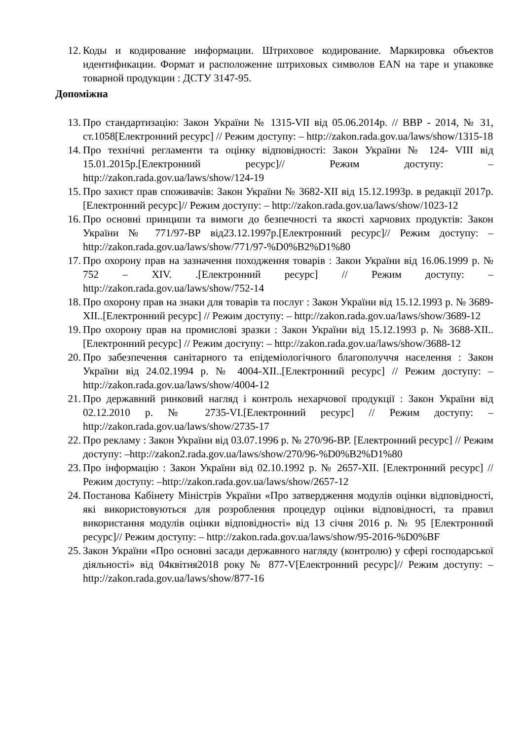12. Коды и кодирование информации. Штриховое кодирование. Маркировка объектов идентификации. Формат и расположение штриховых символов EAN на таре и упаковке товарной продукции : ДСТУ 3147-95.
Допоміжна
13. Про стандартизацію: Закон України № 1315-VII від 05.06.2014р. // ВВР - 2014, № 31, ст.1058[Електронний ресурс] // Режим доступу: – http://zakon.rada.gov.ua/laws/show/1315-18
14. Про технічні регламенти та оцінку відповідності: Закон України № 124- VIII від 15.01.2015р.[Електронний ресурс]// Режим доступу: – http://zakon.rada.gov.ua/laws/show/124-19
15. Про захист прав споживачів: Закон України № 3682-XII від 15.12.1993р. в редакції 2017р.[Електронний ресурс]// Режим доступу: – http://zakon.rada.gov.ua/laws/show/1023-12
16. Про основні принципи та вимоги до безпечності та якості харчових продуктів: Закон України № 771/97-ВР від23.12.1997р.[Електронний ресурс]// Режим доступу: –http://zakon.rada.gov.ua/laws/show/771/97-%D0%B2%D1%80
17. Про охорону прав на зазначення походження товарів : Закон України від 16.06.1999 р. № 752 – XIV. .[Електронний ресурс] // Режим доступу: – http://zakon.rada.gov.ua/laws/show/752-14
18. Про охорону прав на знаки для товарів та послуг : Закон України від 15.12.1993 р. № 3689-XII..[Електронний ресурс] // Режим доступу: – http://zakon.rada.gov.ua/laws/show/3689-12
19. Про охорону прав на промислові зразки : Закон України від 15.12.1993 р. № 3688-XII..[Електронний ресурс] // Режим доступу: – http://zakon.rada.gov.ua/laws/show/3688-12
20. Про забезпечення санітарного та епідеміологічного благополуччя населення : Закон України від 24.02.1994 р. № 4004-XII..[Електронний ресурс] // Режим доступу: –http://zakon.rada.gov.ua/laws/show/4004-12
21. Про державний ринковий нагляд і контроль нехарчової продукції : Закон України від 02.12.2010 р. № 2735-VI.[Електронний ресурс] // Режим доступу: –http://zakon.rada.gov.ua/laws/show/2735-17
22. Про рекламу : Закон України від 03.07.1996 р. № 270/96-ВР. [Електронний ресурс] // Режим доступу: –http://zakon2.rada.gov.ua/laws/show/270/96-%D0%B2%D1%80
23. Про інформацію : Закон України від 02.10.1992 р. № 2657-XII. [Електронний ресурс] // Режим доступу: –http://zakon.rada.gov.ua/laws/show/2657-12
24. Постанова Кабінету Міністрів України «Про затвердження модулів оцінки відповідності, які використовуються для розроблення процедур оцінки відповідності, та правил використання модулів оцінки відповідності» від 13 січня 2016 р. № 95 [Електронний ресурс]// Режим доступу: – http://zakon.rada.gov.ua/laws/show/95-2016-%D0%BF
25. Закон України «Про основні засади державного нагляду (контролю) у сфері господарської діяльності» від 04квітня2018 року № 877-V[Електронний ресурс]// Режим доступу: –http://zakon.rada.gov.ua/laws/show/877-16